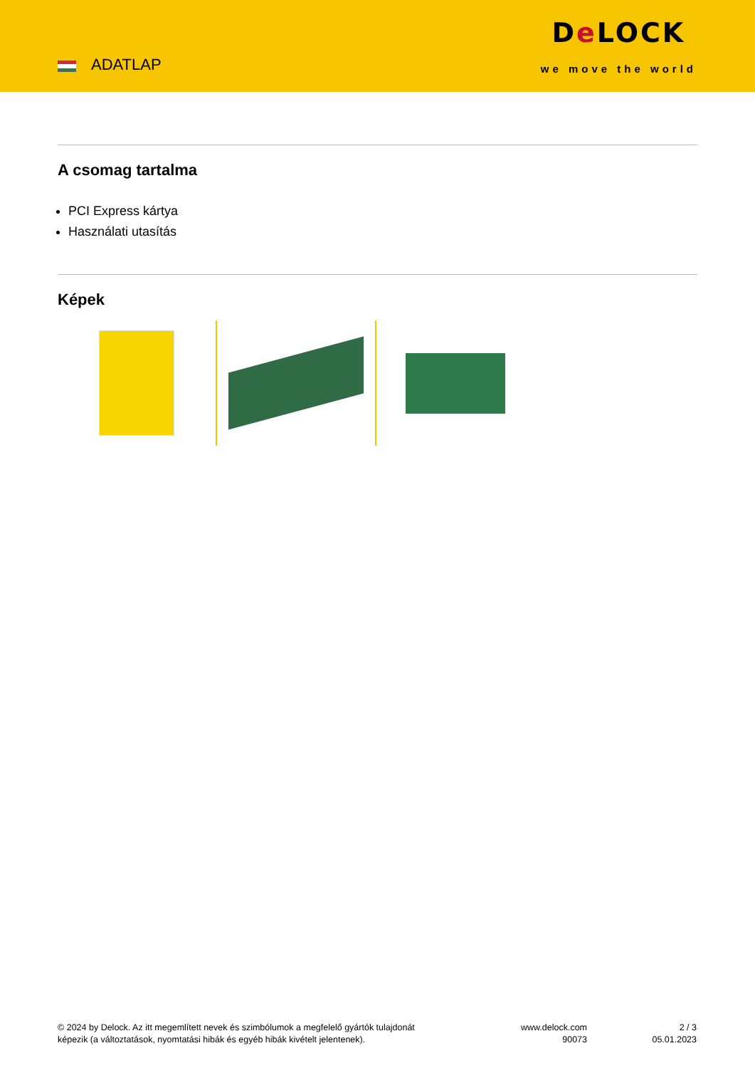ADATLAP
De LOCK
we move the world
A csomag tartalma
PCI Express kártya
Használati utasítás
Képek
© 2024 by Delock. Az itt megemlített nevek és szimbólumok a megfelelő gyártók tulajdonát képezik (a változtatások, nyomtatási hibák és egyéb hibák kivételt jelentenek).
www.delock.com
90073
2 / 3
05.01.2023